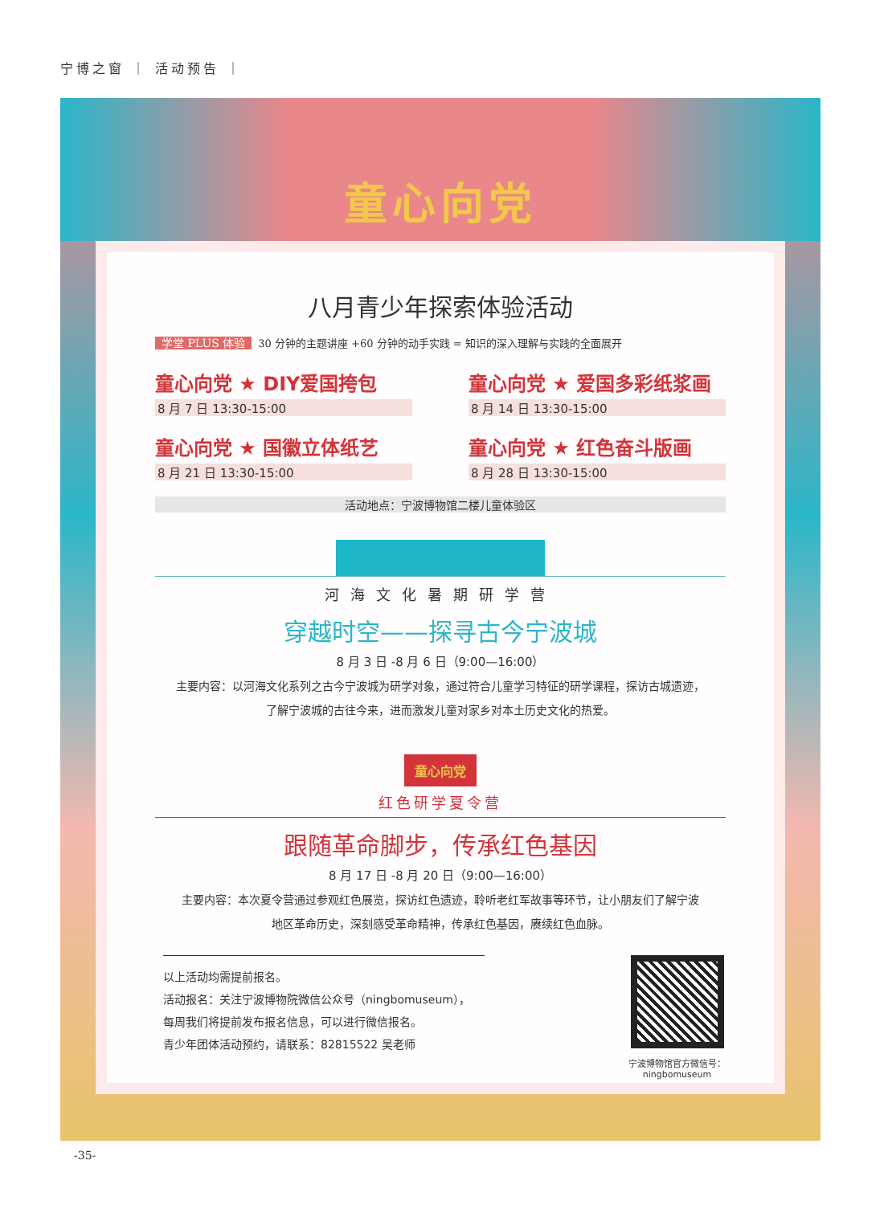宁博之窗 ｜ 活动预告 ｜
童心向党
八月青少年探索体验活动
学堂 PLUS 体验 30 分钟的主题讲座 +60 分钟的动手实践 = 知识的深入理解与实践的全面展开
童心向党 ★ DIY爱国挎包
8 月 7 日 13:30-15:00
童心向党 ★ 爱国多彩纸浆画
8 月 14 日 13:30-15:00
童心向党 ★ 国徽立体纸艺
8 月 21 日 13:30-15:00
童心向党 ★ 红色奋斗版画
8 月 28 日 13:30-15:00
活动地点：宁波博物馆二楼儿童体验区
河海文化暑期研学营
穿越时空——探寻古今宁波城
8 月 3 日 -8 月 6 日（9:00—16:00）
主要内容：以河海文化系列之古今宁波城为研学对象，通过符合儿童学习特征的研学课程，探访古城遗迹，
了解宁波城的古往今来，进而激发儿童对家乡对本土历史文化的热爱。
童心向党
红色研学夏令营
跟随革命脚步，传承红色基因
8 月 17 日 -8 月 20 日（9:00—16:00）
主要内容：本次夏令营通过参观红色展览，探访红色遗迹，聆听老红军故事等环节，让小朋友们了解宁波
地区革命历史，深刻感受革命精神，传承红色基因，赓续红色血脉。
以上活动均需提前报名。
活动报名：关注宁波博物院微信公众号（ningbomuseum），
每周我们将提前发布报名信息，可以进行微信报名。
青少年团体活动预约，请联系：82815522 吴老师
宁波博物馆官方微信号：
ningbomuseum
-35-